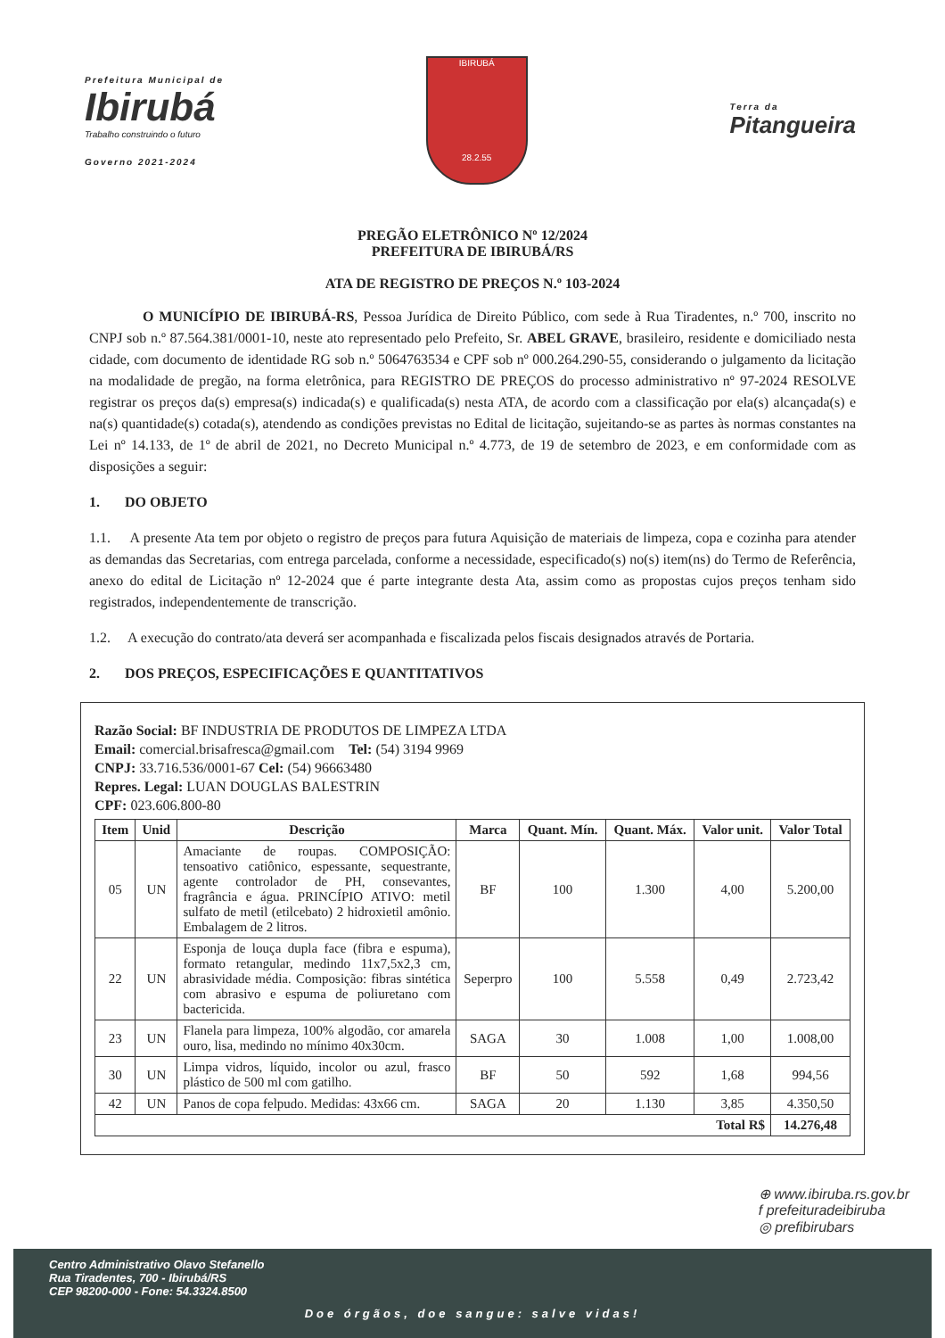Prefeitura Municipal de
Ibirubá
Trabalho construindo o futuro
Governo 2021-2024
IBIRUBÁ
28.2.55
Terra da
Pitangueira
PREGÃO ELETRÔNICO Nº 12/2024
PREFEITURA DE IBIRUBÁ/RS
ATA DE REGISTRO DE PREÇOS N.º 103-2024
O MUNICÍPIO DE IBIRUBÁ-RS, Pessoa Jurídica de Direito Público, com sede à Rua Tiradentes, n.º 700, inscrito no CNPJ sob n.º 87.564.381/0001-10, neste ato representado pelo Prefeito, Sr. ABEL GRAVE, brasileiro, residente e domiciliado nesta cidade, com documento de identidade RG sob n.º 5064763534 e CPF sob nº 000.264.290-55, considerando o julgamento da licitação na modalidade de pregão, na forma eletrônica, para REGISTRO DE PREÇOS do processo administrativo nº 97-2024 RESOLVE registrar os preços da(s) empresa(s) indicada(s) e qualificada(s) nesta ATA, de acordo com a classificação por ela(s) alcançada(s) e na(s) quantidade(s) cotada(s), atendendo as condições previstas no Edital de licitação, sujeitando-se as partes às normas constantes na Lei nº 14.133, de 1º de abril de 2021, no Decreto Municipal n.º 4.773, de 19 de setembro de 2023, e em conformidade com as disposições a seguir:
1. DO OBJETO
1.1. A presente Ata tem por objeto o registro de preços para futura Aquisição de materiais de limpeza, copa e cozinha para atender as demandas das Secretarias, com entrega parcelada, conforme a necessidade, especificado(s) no(s) item(ns) do Termo de Referência, anexo do edital de Licitação nº 12-2024 que é parte integrante desta Ata, assim como as propostas cujos preços tenham sido registrados, independentemente de transcrição.
1.2. A execução do contrato/ata deverá ser acompanhada e fiscalizada pelos fiscais designados através de Portaria.
2. DOS PREÇOS, ESPECIFICAÇÕES E QUANTITATIVOS
Razão Social: BF INDUSTRIA DE PRODUTOS DE LIMPEZA LTDA
Email: comercial.brisafresca@gmail.com Tel: (54) 3194 9969
CNPJ: 33.716.536/0001-67 Cel: (54) 96663480
Repres. Legal: LUAN DOUGLAS BALESTRIN
CPF: 023.606.800-80
| Item | Unid | Descrição | Marca | Quant. Mín. | Quant. Máx. | Valor unit. | Valor Total |
| --- | --- | --- | --- | --- | --- | --- | --- |
| 05 | UN | Amaciante de roupas. COMPOSIÇÃO: tensoativo catiônico, espessante, sequestrante, agente controlador de PH, consevantes, fragrância e água. PRINCÍPIO ATIVO: metil sulfato de metil (etilcebato) 2 hidroxietil amônio. Embalagem de 2 litros. | BF | 100 | 1.300 | 4,00 | 5.200,00 |
| 22 | UN | Esponja de louça dupla face (fibra e espuma), formato retangular, medindo 11x7,5x2,3 cm, abrasividade média. Composição: fibras sintética com abrasivo e espuma de poliuretano com bactericida. | Seperpro | 100 | 5.558 | 0,49 | 2.723,42 |
| 23 | UN | Flanela para limpeza, 100% algodão, cor amarela ouro, lisa, medindo no mínimo 40x30cm. | SAGA | 30 | 1.008 | 1,00 | 1.008,00 |
| 30 | UN | Limpa vidros, líquido, incolor ou azul, frasco plástico de 500 ml com gatilho. | BF | 50 | 592 | 1,68 | 994,56 |
| 42 | UN | Panos de copa felpudo. Medidas: 43x66 cm. | SAGA | 20 | 1.130 | 3,85 | 4.350,50 |
| Total R$ | | | | | | | 14.276,48 |
⊕ www.ibiruba.rs.gov.br
f prefeituradeibiruba
◎ prefibirubars
Centro Administrativo Olavo Stefanello
Rua Tiradentes, 700 - Ibirubá/RS
CEP 98200-000 - Fone: 54.3324.8500
Doe órgãos, doe sangue: salve vidas!